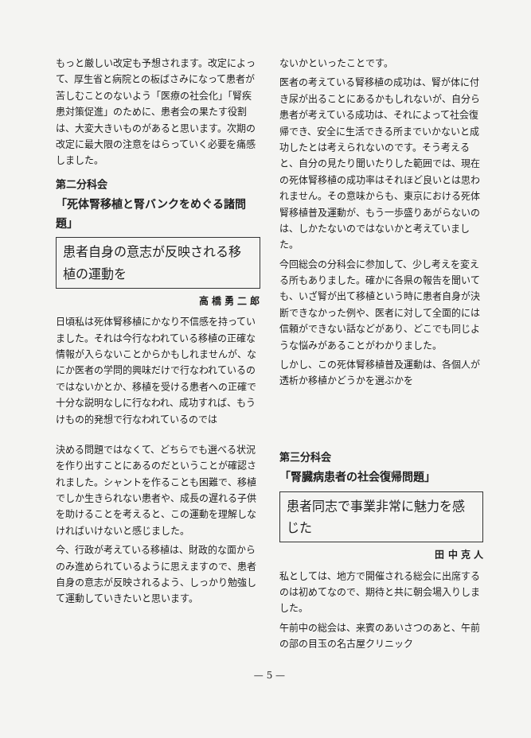もっと厳しい改定も予想されます。改定によって、厚生省と病院との板ばさみになって患者が苦しむことのないよう「医療の社会化」「腎疾患対策促進」のために、患者会の果たす役割は、大変大きいものがあると思います。次期の改定に最大限の注意をはらっていく必要を痛感しました。
第二分科会
「死体腎移植と腎バンクをめぐる諸問題」
患者自身の意志が反映される移植の運動を
高 橋 勇 二 郎
日頃私は死体腎移植にかなり不信感を持っていました。それは今行なわれている移植の正確な情報が入らないことからかもしれませんが、なにか医者の学問的興味だけで行なわれているのではないかとか、移植を受ける患者への正確で十分な説明なしに行なわれ、成功すれば、もうけもの的発想で行なわれているのでは
ないかといったことです。
医者の考えている腎移植の成功は、腎が体に付き尿が出ることにあるかもしれないが、自分ら患者が考えている成功は、それによって社会復帰でき、安全に生活できる所までいかないと成功したとは考えられないのです。そう考えると、自分の見たり聞いたりした範囲では、現在の死体腎移植の成功率はそれほど良いとは思われません。その意味からも、東京における死体腎移植普及運動が、もう一歩盛りあがらないのは、しかたないのではないかと考えていました。
今回総会の分科会に参加して、少し考えを変える所もありました。確かに各県の報告を聞いても、いざ腎が出て移植という時に患者自身が決断できなかった例や、医者に対して全面的には信頼ができない話などがあり、どこでも同じような悩みがあることがわかりました。
しかし、この死体腎移植普及運動は、各個人が透析か移植かどうかを選ぶかを
決める問題ではなくて、どちらでも選べる状況を作り出すことにあるのだということが確認されました。シャントを作ることも困難で、移植でしか生きられない患者や、成長の遅れる子供を助けることを考えると、この運動を理解しなければいけないと感じました。
今、行政が考えている移植は、財政的な面からのみ進められているように思えますので、患者自身の意志が反映されるよう、しっかり勉強して運動していきたいと思います。
第三分科会
「腎臓病患者の社会復帰問題」
患者同志で事業非常に魅力を感じた
田 中 克 人
私としては、地方で開催される総会に出席するのは初めてなので、期待と共に朝会場入りしました。
午前中の総会は、来賓のあいさつのあと、午前の部の目玉の名古屋クリニック
— 5 —